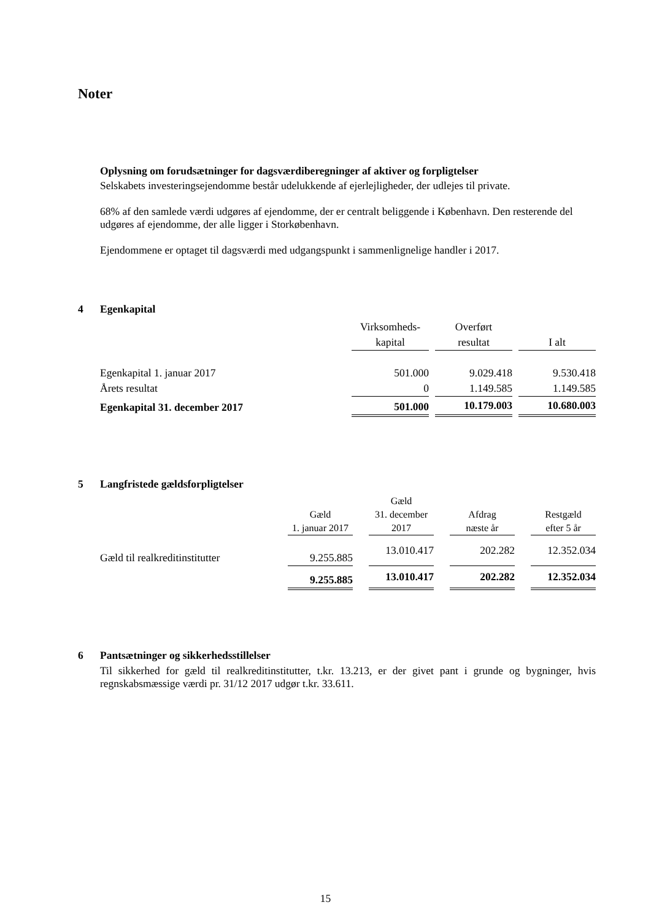Noter
Oplysning om forudsætninger for dagsværdiberegninger af aktiver og forpligtelser
Selskabets investeringsejendomme består udelukkende af ejerlejligheder, der udlejes til private.
68% af den samlede værdi udgøres af ejendomme, der er centralt beliggende i København. Den resterende del udgøres af ejendomme, der alle ligger i Storkøbenhavn.
Ejendommene er optaget til dagsværdi med udgangspunkt i sammenlignelige handler i 2017.
4 Egenkapital
| | Virksomheds- | | Overført | | |
| | kapital | | resultat | | I alt |
| Egenkapital 1. januar 2017 | 501.000 | | 9.029.418 | | 9.530.418 |
| Årets resultat | 0 | | 1.149.585 | | 1.149.585 |
| Egenkapital 31. december 2017 | 501.000 | | 10.179.003 | | 10.680.003 |
5 Langfristede gældsforpligtelser
| | | | Gæld | | | | |
| | Gæld | | 31. december | | Afdrag | | Restgæld |
| | 1. januar 2017 | | 2017 | | næste år | | efter 5 år |
| Gæld til realkreditinstitutter | 9.255.885 | | 13.010.417 | | 202.282 | | 12.352.034 |
| | 9.255.885 | | 13.010.417 | | 202.282 | | 12.352.034 |
6 Pantsætninger og sikkerhedsstillelser
Til sikkerhed for gæld til realkreditinstitutter, t.kr. 13.213, er der givet pant i grunde og bygninger, hvis regnskabsmæssige værdi pr. 31/12 2017 udgør t.kr. 33.611.
15